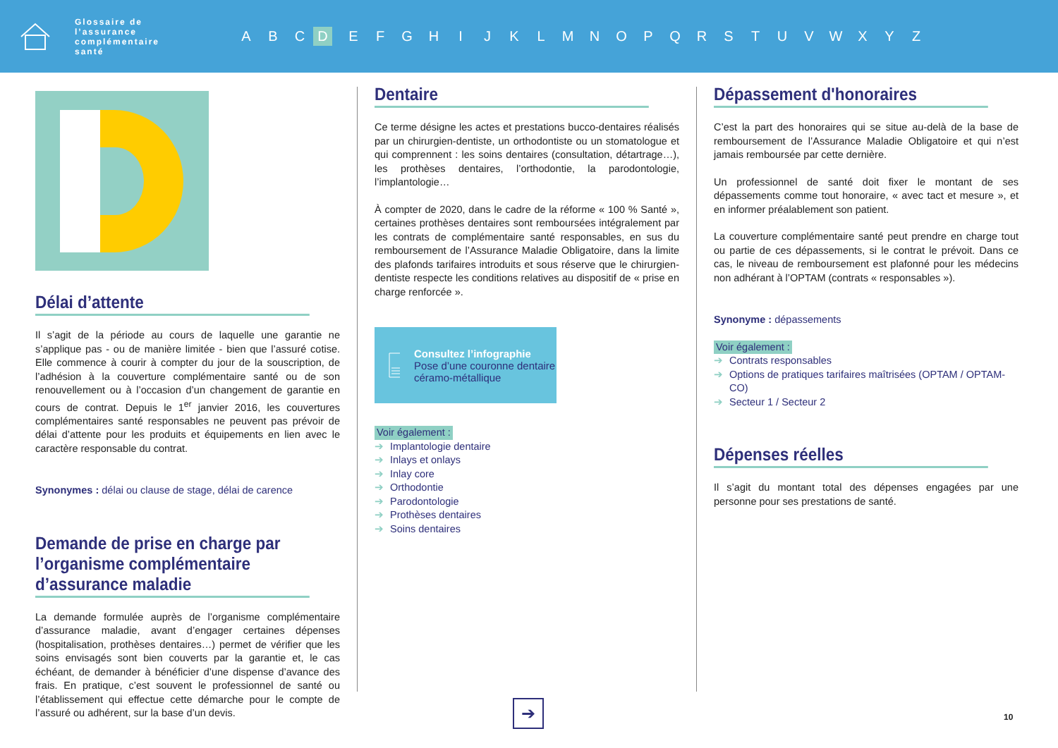Glossaire de l’assurance complémentaire santé
A B C D EFGHIJKLMNOPQRSTUVWXYZ
Délai d’attente
Il s’agit de la période au cours de laquelle une garantie ne s’applique pas - ou de manière limitée - bien que l’assuré cotise. Elle commence à courir à compter du jour de la souscription, de l’adhésion à la couverture complémentaire santé ou de son renouvellement ou à l’occasion d’un changement de garantie en cours de contrat. Depuis le 1<sup>er</sup> janvier 2016, les couvertures complémentaires santé responsables ne peuvent pas prévoir de délai d’attente pour les produits et équipements en lien avec le caractère responsable du contrat.
Synonymes : délai ou clause de stage, délai de carence
Demande de prise en charge par l’organisme complémentaire d’assurance maladie
La demande formulée auprès de l’organisme complémentaire d’assurance maladie, avant d’engager certaines dépenses (hospitalisation, prothèses dentaires…) permet de vérifier que les soins envisagés sont bien couverts par la garantie et, le cas échéant, de demander à bénéficier d’une dispense d’avance des frais. En pratique, c’est souvent le professionnel de santé ou l’établissement qui effectue cette démarche pour le compte de l’assuré ou adhérent, sur la base d’un devis.
Dentaire
Ce terme désigne les actes et prestations bucco-dentaires réalisés par un chirurgien-dentiste, un orthodontiste ou un stomatologue et qui comprennent : les soins dentaires (consultation, détartrage…), les prothèses dentaires, l’orthodontie, la parodontologie, l’implantologie…
À compter de 2020, dans le cadre de la réforme « 100 % Santé », certaines prothèses dentaires sont remboursées intégralement par les contrats de complémentaire santé responsables, en sus du remboursement de l’Assurance Maladie Obligatoire, dans la limite des plafonds tarifaires introduits et sous réserve que le chirurgien-dentiste respecte les conditions relatives au dispositif de « prise en charge renforcée ».
Consultez l’infographie
Pose d’une couronne dentaire céramo-métallique
Voir également :
➔ Implantologie dentaire
➔ Inlays et onlays
➔ Inlay core
➔ Orthodontie
➔ Parodontologie
➔ Prothèses dentaires
➔ Soins dentaires
Dépassement d'honoraires
C’est la part des honoraires qui se situe au-delà de la base de remboursement de l’Assurance Maladie Obligatoire et qui n’est jamais remboursée par cette dernière.
Un professionnel de santé doit fixer le montant de ses dépassements comme tout honoraire, « avec tact et mesure », et en informer préalablement son patient.
La couverture complémentaire santé peut prendre en charge tout ou partie de ces dépassements, si le contrat le prévoit. Dans ce cas, le niveau de remboursement est plafonné pour les médecins non adhérant à l’OPTAM (contrats « responsables »).
Synonyme : dépassements
Voir également :
➔ Contrats responsables
➔ Options de pratiques tarifaires maîtrisées (OPTAM / OPTAM-CO)
➔ Secteur 1 / Secteur 2
Dépenses réelles
Il s’agit du montant total des dépenses engagées par une personne pour ses prestations de santé.
➔ 10